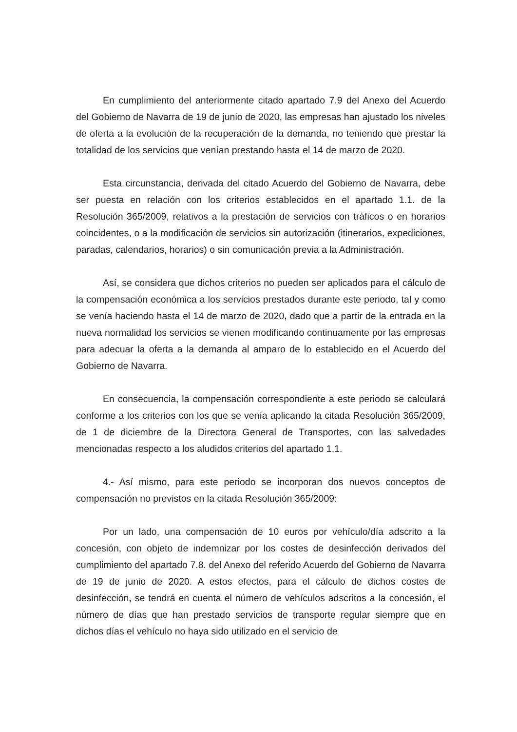En cumplimiento del anteriormente citado apartado 7.9 del Anexo del Acuerdo del Gobierno de Navarra de 19 de junio de 2020, las empresas han ajustado los niveles de oferta a la evolución de la recuperación de la demanda, no teniendo que prestar la totalidad de los servicios que venían prestando hasta el 14 de marzo de 2020.
Esta circunstancia, derivada del citado Acuerdo del Gobierno de Navarra, debe ser puesta en relación con los criterios establecidos en el apartado 1.1. de la Resolución 365/2009, relativos a la prestación de servicios con tráficos o en horarios coincidentes, o a la modificación de servicios sin autorización (itinerarios, expediciones, paradas, calendarios, horarios) o sin comunicación previa a la Administración.
Así, se considera que dichos criterios no pueden ser aplicados para el cálculo de la compensación económica a los servicios prestados durante este periodo, tal y como se venía haciendo hasta el 14 de marzo de 2020, dado que a partir de la entrada en la nueva normalidad los servicios se vienen modificando continuamente por las empresas para adecuar la oferta a la demanda al amparo de lo establecido en el Acuerdo del Gobierno de Navarra.
En consecuencia, la compensación correspondiente a este periodo se calculará conforme a los criterios con los que se venía aplicando la citada Resolución 365/2009, de 1 de diciembre de la Directora General de Transportes, con las salvedades mencionadas respecto a los aludidos criterios del apartado 1.1.
4.- Así mismo, para este periodo se incorporan dos nuevos conceptos de compensación no previstos en la citada Resolución 365/2009:
Por un lado, una compensación de 10 euros por vehículo/día adscrito a la concesión, con objeto de indemnizar por los costes de desinfección derivados del cumplimiento del apartado 7.8. del Anexo del referido Acuerdo del Gobierno de Navarra de 19 de junio de 2020. A estos efectos, para el cálculo de dichos costes de desinfección, se tendrá en cuenta el número de vehículos adscritos a la concesión, el número de días que han prestado servicios de transporte regular siempre que en dichos días el vehículo no haya sido utilizado en el servicio de